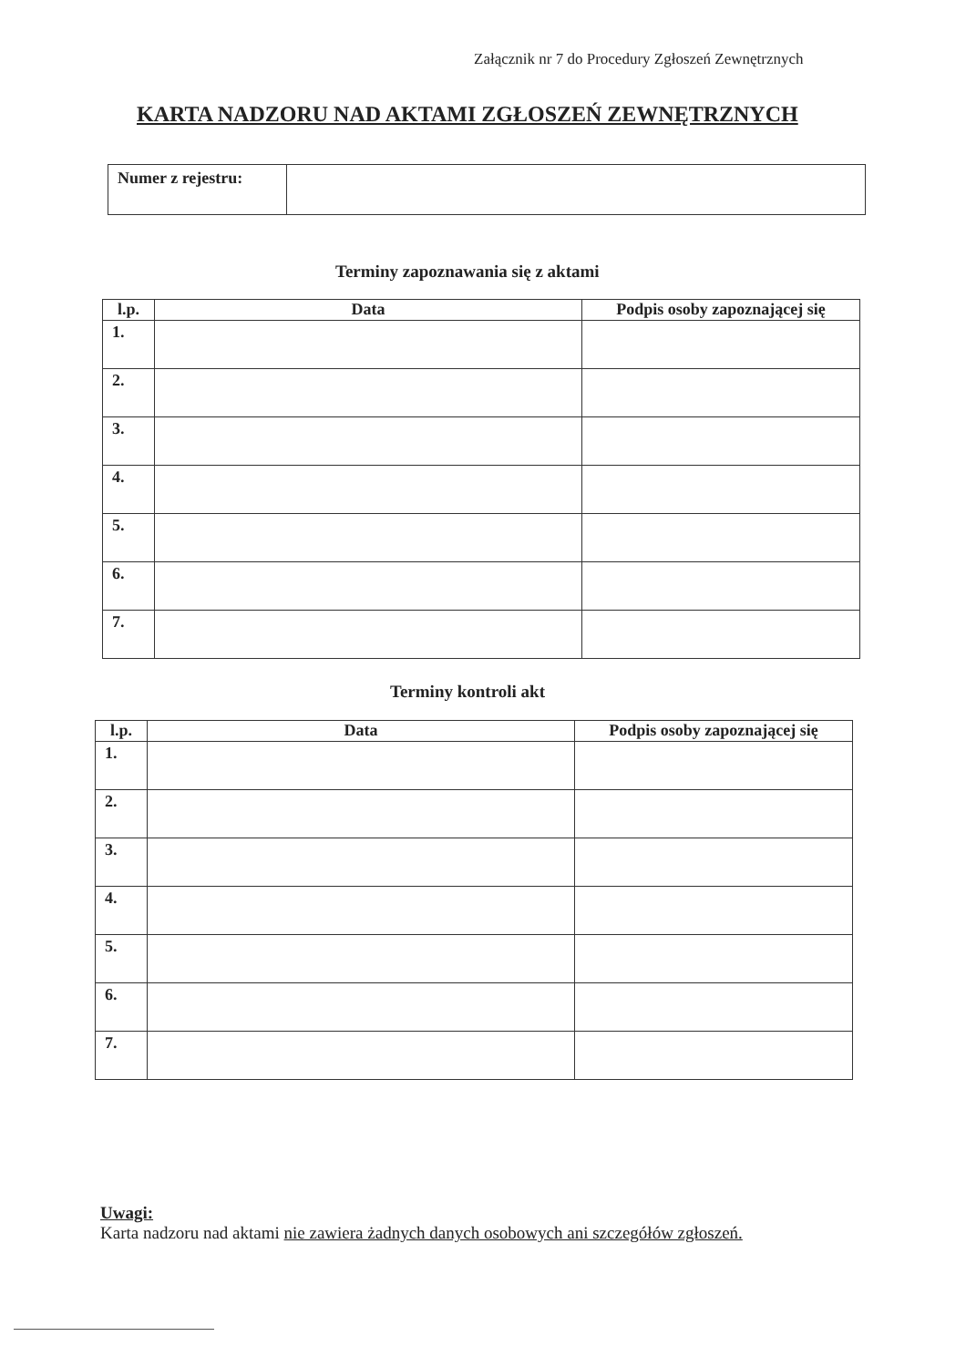Załącznik nr 7 do Procedury Zgłoszeń Zewnętrznych
KARTA NADZORU NAD AKTAMI ZGŁOSZEŃ ZEWNĘTRZNYCH
| Numer z rejestru: | |
Terminy zapoznawania się z aktami
| l.p. | Data | Podpis osoby zapoznającej się |
| --- | --- | --- |
| 1. | | |
| 2. | | |
| 3. | | |
| 4. | | |
| 5. | | |
| 6. | | |
| 7. | | |
Terminy kontroli akt
| l.p. | Data | Podpis osoby zapoznającej się |
| --- | --- | --- |
| 1. | | |
| 2. | | |
| 3. | | |
| 4. | | |
| 5. | | |
| 6. | | |
| 7. | | |
Uwagi:
Karta nadzoru nad aktami nie zawiera żadnych danych osobowych ani szczegółów zgłoszeń.